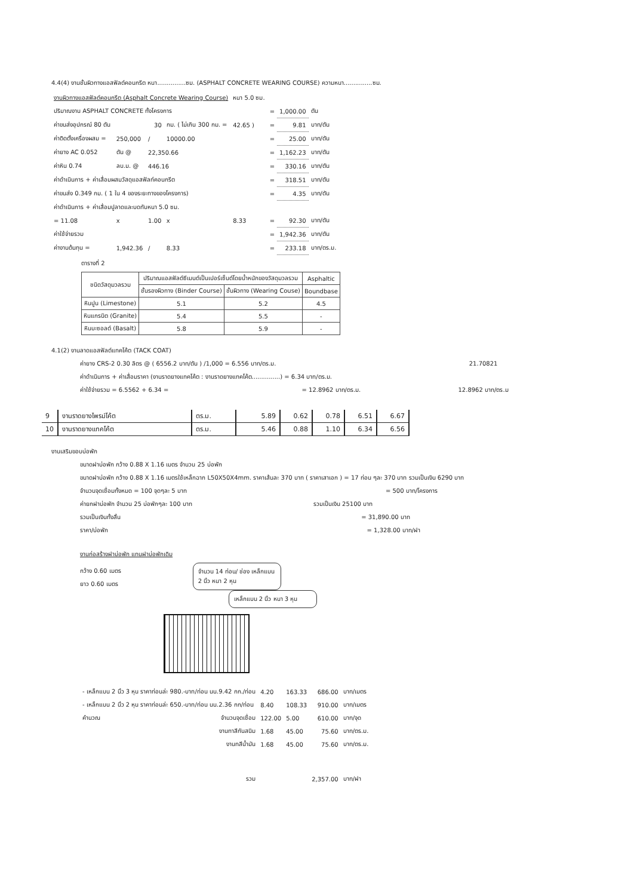4.4(4) งานชั้นผิวทางแอสฟัลต์คอนกรีต หนา...............ซม. (ASPHALT CONCRETE WEARING COURSE) ความหนา...............ซม.
| งานผิวทางแอสฟัลต์คอนกรีต (Asphalt Concrete Wearing Course) | | | | | หนา 5.0 ซม. | | | |
| ปริมาณงาน ASPHALT CONCRETE ทั้งโครงการ | | | | | | = | 1,000.00 | ตัน |
| ค่าขนส่งอุปกรณ์ 80 ตัน | 30 | | กม. ( ไม่เกิน 300 กม. = | | 42.65 ) | = | 9.81 | บาท/ตัน |
| ค่าติดตั้งเครื่องผสม = | 250,000 | / | 10000.00 | | | = | 25.00 | บาท/ตัน |
| ค่ายาง AC 0.052 | ตัน @ | 22,350.66 | | | | = | 1,162.23 | บาท/ตัน |
| ค่าหิน 0.74 | ลบ.ม. @ | 446.16 | | | | = | 330.16 | บาท/ตัน |
| ค่าดำเนินการ + ค่าเสื่อมผสมวัสดุแอสฟัลท์คอนกรีต | | | | | | = | 318.51 | บาท/ตัน |
| ค่าขนส่ง 0.349 กม. ( 1 ใน 4 ของระยะทางของโครงการ) | | | | | | = | 4.35 | บาท/ตัน |
| ค่าดำเนินการ + ค่าเสื่อมปูลาดและบดทับหนา 5.0 ซม. | | | | | | | | |
| = 11.08 | x | 1.00 | x | 8.33 | | = | 92.30 | บาท/ตัน |
| ค่าใช้จ่ายรวม | | | | | | = | 1,942.36 | บาท/ตัน |
| ค่างานต้นทุน = | 1,942.36 | / | 8.33 | | | = | 233.18 | บาท/ตร.ม. |
ตารางที่ 2
| ชนิดวัสดุมวลรวม | ปริมาณแอสฟัลต์ซีเมนต์เป็นเปอร์เซ็นต์โดยน้ำหนักของวัสดุมวลรวม | | Asphaltic |
| --- | --- | --- | --- |
| | ชั้นรองผิวทาง (Binder Course) | ชั้นผิวทาง (Wearing Couse) | Boundbase |
| หินปูน (Limestone) | 5.1 | 5.2 | 4.5 |
| หินแกรนิต (Granite) | 5.4 | 5.5 | - |
| หินบะซอลต์ (Basalt) | 5.8 | 5.9 | - |
4.1(2) งานลาดแอสฟัลต์แทคโค้ต (TACK COAT)
ค่ายาง CRS-2 0.30 ลิตร @ ( 6556.2 บาท/ตัน ) /1,000 = 6.556 บาท/ตร.ม. 21.70821
ค่าดำเนินการ + ค่าเสื่อมราคา (งานราดยางแทคโค้ต : งานราดยางแทคโค้ต...............) = 6.34 บาท/ตร.ม.
ค่าใช้จ่ายรวม = 6.5562 + 6.34 = = 12.8962 บาท/ตร.ม. 12.8962 บาท/ตร.ม
| 9 | งานราดยางไพรม์โค้ต | ตร.ม. | 5.89 | 0.62 | 0.78 | 6.51 | 6.67 |
| 10 | งานราดยางแทคโค้ต | ตร.ม. | 5.46 | 0.88 | 1.10 | 6.34 | 6.56 |
งานเสริมขอบบ่อพัก
ขนาดฝาบ่อพัก กว้าง 0.88 X 1.16 เมตร จำนวน 25 บ่อพัก
ขนาดฝาบ่อพัก กว้าง 0.88 X 1.16 เมตรใช้เหล็กฉาก L50X50X4mm. ราคาเส้นละ 370 บาท ( ราคาเสาเอก ) = 17 ท่อน ๆละ 370 บาท รวมเป็นเงิน 6290 บาท
จำนวนจุดเชื่อมทั้งหมด = 100 จุดๆละ 5 บาท = 500 บาท/โครงการ
ค่ายกฝาบ่อพัก จำนวน 25 บ่อพักๆละ 100 บาท รวมเป็นเงิน 25100 บาท
รวมเป็นเงินทั้งสิ้น = 31,890.00 บาท
ราคา/บ่อพัก = 1,328.00 บาท/ฝา
งานก่อสร้างฝาบ่อพัก แทนฝาบ่อพักเดิม
กว้าง 0.60 เมตร
ยาว 0.60 เมตร
จำนวน 14 ท่อน/ ช่อง เหล็กแบน 2 นิ้ว หนา 2 หุน
เหล็กแบน 2 นิ้ว หนา 3 หุน
| - เหล็กแบน 2 นิ้ว 3 หุน ราคาท่อนล่ะ 980.-บาท/ท่อน นน.9.42 กก./ท่อน | | 4.20 | 163.33 | 686.00 | บาท/เมตร |
| - เหล็กแบน 2 นิ้ว 2 หุน ราคาท่อนล่ะ 650.-บาท/ท่อน นน.2.36 กก/ท่อน | | 8.40 | 108.33 | 910.00 | บาท/เมตร |
| คำนวณ | จำนวนจุดเชื่อม | 122.00 | 5.00 | 610.00 | บาท/จุด |
| | งานทาสีกันสนิม | 1.68 | 45.00 | 75.60 | บาท/ตร.ม. |
| | งานทสีน้ำมัน | 1.68 | 45.00 | 75.60 | บาท/ตร.ม. |
| | รวม | | | 2,357.00 | บาท/ฝา |